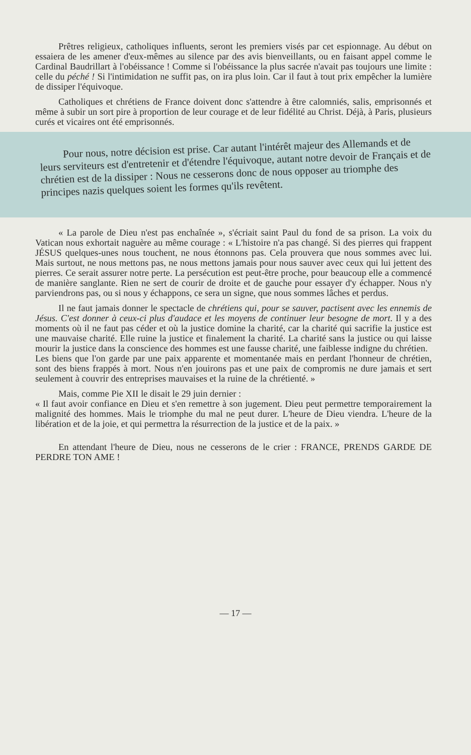Prêtres religieux, catholiques influents, seront les premiers visés par cet espionnage. Au début on essaiera de les amener d'eux-mêmes au silence par des avis bienveillants, ou en faisant appel comme le Cardinal Baudrillart à l'obéissance ! Comme si l'obéissance la plus sacrée n'avait pas toujours une limite : celle du péché ! Si l'intimidation ne suffit pas, on ira plus loin. Car il faut à tout prix empêcher la lumière de dissiper l'équivoque.
Catholiques et chrétiens de France doivent donc s'attendre à être calomniés, salis, emprisonnés et même à subir un sort pire à proportion de leur courage et de leur fidélité au Christ. Déjà, à Paris, plusieurs curés et vicaires ont été emprisonnés.
Pour nous, notre décision est prise. Car autant l'intérêt majeur des Allemands et de leurs serviteurs est d'entretenir et d'étendre l'équivoque, autant notre devoir de Français et de chrétien est de la dissiper : Nous ne cesserons donc de nous opposer au triomphe des principes nazis quelques soient les formes qu'ils revêtent.
« La parole de Dieu n'est pas enchaînée », s'écriait saint Paul du fond de sa prison. La voix du Vatican nous exhortait naguère au même courage : « L'histoire n'a pas changé. Si des pierres qui frappent JÉSUS quelques-unes nous touchent, ne nous étonnons pas. Cela prouvera que nous sommes avec lui. Mais surtout, ne nous mettons pas, ne nous mettons jamais pour nous sauver avec ceux qui lui jettent des pierres. Ce serait assurer notre perte. La persécution est peut-être proche, pour beaucoup elle a commencé de manière sanglante. Rien ne sert de courir de droite et de gauche pour essayer d'y échapper. Nous n'y parviendrons pas, ou si nous y échappons, ce sera un signe, que nous sommes lâches et perdus.
Il ne faut jamais donner le spectacle de chrétiens qui, pour se sauver, pactisent avec les ennemis de Jésus. C'est donner à ceux-ci plus d'audace et les moyens de continuer leur besogne de mort. Il y a des moments où il ne faut pas céder et où la justice domine la charité, car la charité qui sacrifie la justice est une mauvaise charité. Elle ruine la justice et finalement la charité. La charité sans la justice ou qui laisse mourir la justice dans la conscience des hommes est une fausse charité, une faiblesse indigne du chrétien.
Les biens que l'on garde par une paix apparente et momentanée mais en perdant l'honneur de chrétien, sont des biens frappés à mort. Nous n'en jouirons pas et une paix de compromis ne dure jamais et sert seulement à couvrir des entreprises mauvaises et la ruine de la chrétienté. »
Mais, comme Pie XII le disait le 29 juin dernier :
« Il faut avoir confiance en Dieu et s'en remettre à son jugement. Dieu peut permettre temporairement la malignité des hommes. Mais le triomphe du mal ne peut durer. L'heure de Dieu viendra. L'heure de la libération et de la joie, et qui permettra la résurrection de la justice et de la paix. »
En attendant l'heure de Dieu, nous ne cesserons de le crier : FRANCE, PRENDS GARDE DE PERDRE TON AME !
— 17 —